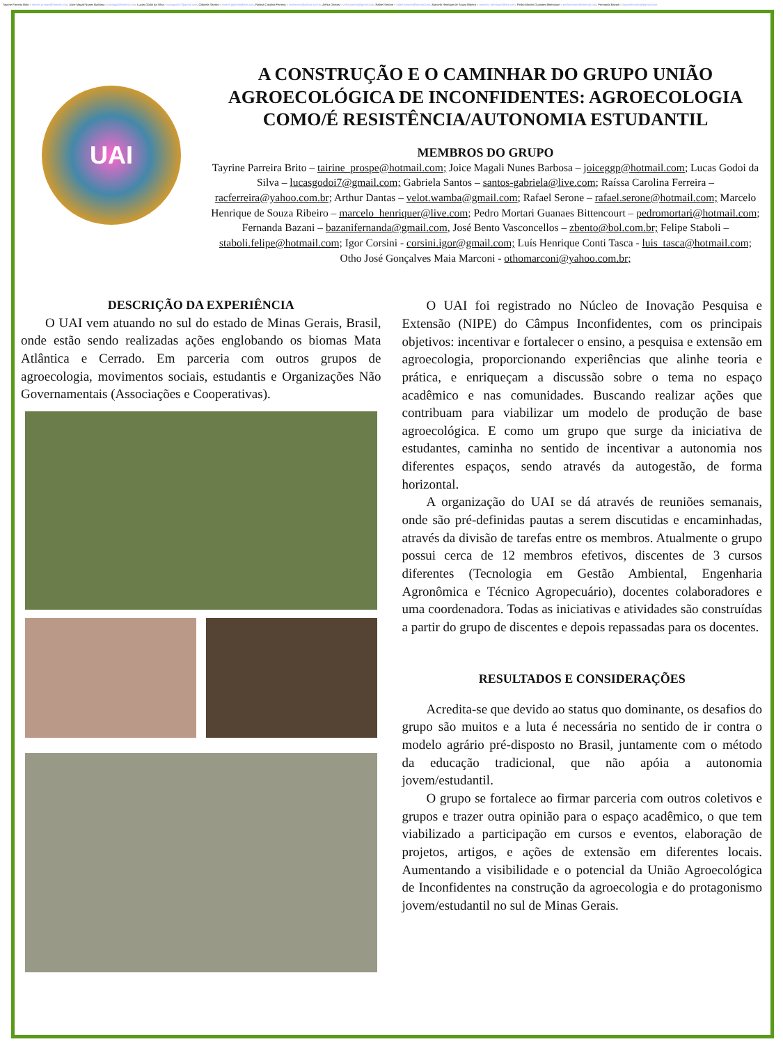Tayrine Parreira Brito – tairine_prospe@hotmail.com, Joice Magali Nunes Barbosa – joiceggp@hotmail.com, Lucas Godoi da Silva – lucasgodoi7@gmail.com, Gabriela Santos – santos-gabriela@live.com, Raíssa Carolina Ferreira – racferreira@yahoo.com.br, Arthur Dantas – velot.wamba@gmail.com, Rafael Serone – rafael.serone@hotmail.com, Marcelo Henrique de Souza Ribeiro – marcelo_henriquer@live.com, Pedro Mortari Guanaes Bittencourt – pedromortari@hotmail.com, Fernanda Bazani – bazanifernanda@gmail.com
UAI
A CONSTRUÇÃO E O CAMINHAR DO GRUPO UNIÃO AGROECOLÓGICA DE INCONFIDENTES: AGROECOLOGIA COMO/É RESISTÊNCIA/AUTONOMIA ESTUDANTIL
MEMBROS DO GRUPO
Tayrine Parreira Brito – tairine_prospe@hotmail.com; Joice Magali Nunes Barbosa – joiceggp@hotmail.com; Lucas Godoi da Silva – lucasgodoi7@gmail.com; Gabriela Santos – santos-gabriela@live.com; Raíssa Carolina Ferreira – racferreira@yahoo.com.br; Arthur Dantas – velot.wamba@gmail.com; Rafael Serone – rafael.serone@hotmail.com; Marcelo Henrique de Souza Ribeiro – marcelo_henriquer@live.com; Pedro Mortari Guanaes Bittencourt – pedromortari@hotmail.com; Fernanda Bazani – bazanifernanda@gmail.com, José Bento Vasconcellos – zbento@bol.com.br; Felipe Staboli – staboli.felipe@hotmail.com; Igor Corsini - corsini.igor@gmail.com; Luís Henrique Conti Tasca - luis_tasca@hotmail.com; Otho José Gonçalves Maia Marconi - othomarconi@yahoo.com.br;
DESCRIÇÃO DA EXPERIÊNCIA
O UAI vem atuando no sul do estado de Minas Gerais, Brasil, onde estão sendo realizadas ações englobando os biomas Mata Atlântica e Cerrado. Em parceria com outros grupos de agroecologia, movimentos sociais, estudantis e Organizações Não Governamentais (Associações e Cooperativas).
O UAI foi registrado no Núcleo de Inovação Pesquisa e Extensão (NIPE) do Câmpus Inconfidentes, com os principais objetivos: incentivar e fortalecer o ensino, a pesquisa e extensão em agroecologia, proporcionando experiências que alinhe teoria e prática, e enriqueçam a discussão sobre o tema no espaço acadêmico e nas comunidades. Buscando realizar ações que contribuam para viabilizar um modelo de produção de base agroecológica. E como um grupo que surge da iniciativa de estudantes, caminha no sentido de incentivar a autonomia nos diferentes espaços, sendo através da autogestão, de forma horizontal.
A organização do UAI se dá através de reuniões semanais, onde são pré-definidas pautas a serem discutidas e encaminhadas, através da divisão de tarefas entre os membros. Atualmente o grupo possui cerca de 12 membros efetivos, discentes de 3 cursos diferentes (Tecnologia em Gestão Ambiental, Engenharia Agronômica e Técnico Agropecuário), docentes colaboradores e uma coordenadora. Todas as iniciativas e atividades são construídas a partir do grupo de discentes e depois repassadas para os docentes.
RESULTADOS E CONSIDERAÇÕES
Acredita-se que devido ao status quo dominante, os desafios do grupo são muitos e a luta é necessária no sentido de ir contra o modelo agrário pré-disposto no Brasil, juntamente com o método da educação tradicional, que não apóia a autonomia jovem/estudantil.
O grupo se fortalece ao firmar parceria com outros coletivos e grupos e trazer outra opinião para o espaço acadêmico, o que tem viabilizado a participação em cursos e eventos, elaboração de projetos, artigos, e ações de extensão em diferentes locais. Aumentando a visibilidade e o potencial da União Agroecológica de Inconfidentes na construção da agroecologia e do protagonismo jovem/estudantil no sul de Minas Gerais.